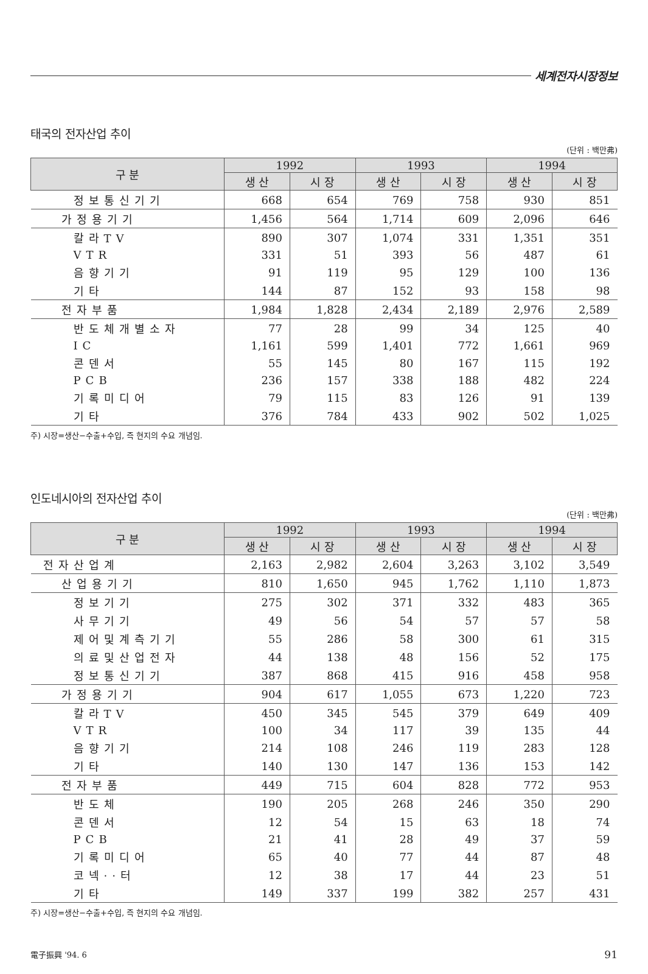세계전자시장정보
태국의 전자산업 추이
(단위 : 백만弗)
| 구 분 | 1992 | | 1993 | | 1994 | |
| --- | --- | --- | --- | --- | --- | --- |
| | 생 산 | 시 장 | 생 산 | 시 장 | 생 산 | 시 장 |
| 정보통신기기 | 668 | 654 | 769 | 758 | 930 | 851 |
| 가정용기기 | 1,456 | 564 | 1,714 | 609 | 2,096 | 646 |
| 칼라TV | 890 | 307 | 1,074 | 331 | 1,351 | 351 |
| VTR | 331 | 51 | 393 | 56 | 487 | 61 |
| 음향기기 | 91 | 119 | 95 | 129 | 100 | 136 |
| 기타 | 144 | 87 | 152 | 93 | 158 | 98 |
| 전자부품 | 1,984 | 1,828 | 2,434 | 2,189 | 2,976 | 2,589 |
| 반도체개별소자 | 77 | 28 | 99 | 34 | 125 | 40 |
| IC | 1,161 | 599 | 1,401 | 772 | 1,661 | 969 |
| 콘덴서 | 55 | 145 | 80 | 167 | 115 | 192 |
| PCB | 236 | 157 | 338 | 188 | 482 | 224 |
| 기록미디어 | 79 | 115 | 83 | 126 | 91 | 139 |
| 기타 | 376 | 784 | 433 | 902 | 502 | 1,025 |
주) 시장=생산−수출+수입, 즉 현지의 수요 개념임.
인도네시아의 전자산업 추이
(단위 : 백만弗)
| 구 분 | 1992 | | 1993 | | 1994 | |
| --- | --- | --- | --- | --- | --- | --- |
| | 생 산 | 시 장 | 생 산 | 시 장 | 생 산 | 시 장 |
| 전자산업계 | 2,163 | 2,982 | 2,604 | 3,263 | 3,102 | 3,549 |
| 산업용기기 | 810 | 1,650 | 945 | 1,762 | 1,110 | 1,873 |
| 정보기기 | 275 | 302 | 371 | 332 | 483 | 365 |
| 사무기기 | 49 | 56 | 54 | 57 | 57 | 58 |
| 제어및계측기기 | 55 | 286 | 58 | 300 | 61 | 315 |
| 의료및산업전자 | 44 | 138 | 48 | 156 | 52 | 175 |
| 정보통신기기 | 387 | 868 | 415 | 916 | 458 | 958 |
| 가정용기기 | 904 | 617 | 1,055 | 673 | 1,220 | 723 |
| 칼라TV | 450 | 345 | 545 | 379 | 649 | 409 |
| VTR | 100 | 34 | 117 | 39 | 135 | 44 |
| 음향기기 | 214 | 108 | 246 | 119 | 283 | 128 |
| 기타 | 140 | 130 | 147 | 136 | 153 | 142 |
| 전자부품 | 449 | 715 | 604 | 828 | 772 | 953 |
| 반도체 | 190 | 205 | 268 | 246 | 350 | 290 |
| 콘덴서 | 12 | 54 | 15 | 63 | 18 | 74 |
| PCB | 21 | 41 | 28 | 49 | 37 | 59 |
| 기록미디어 | 65 | 40 | 77 | 44 | 87 | 48 |
| 코넥··터 | 12 | 38 | 17 | 44 | 23 | 51 |
| 기타 | 149 | 337 | 199 | 382 | 257 | 431 |
주) 시장=생산−수출+수입, 즉 현지의 수요 개념임.
電子振興 '94. 6 91